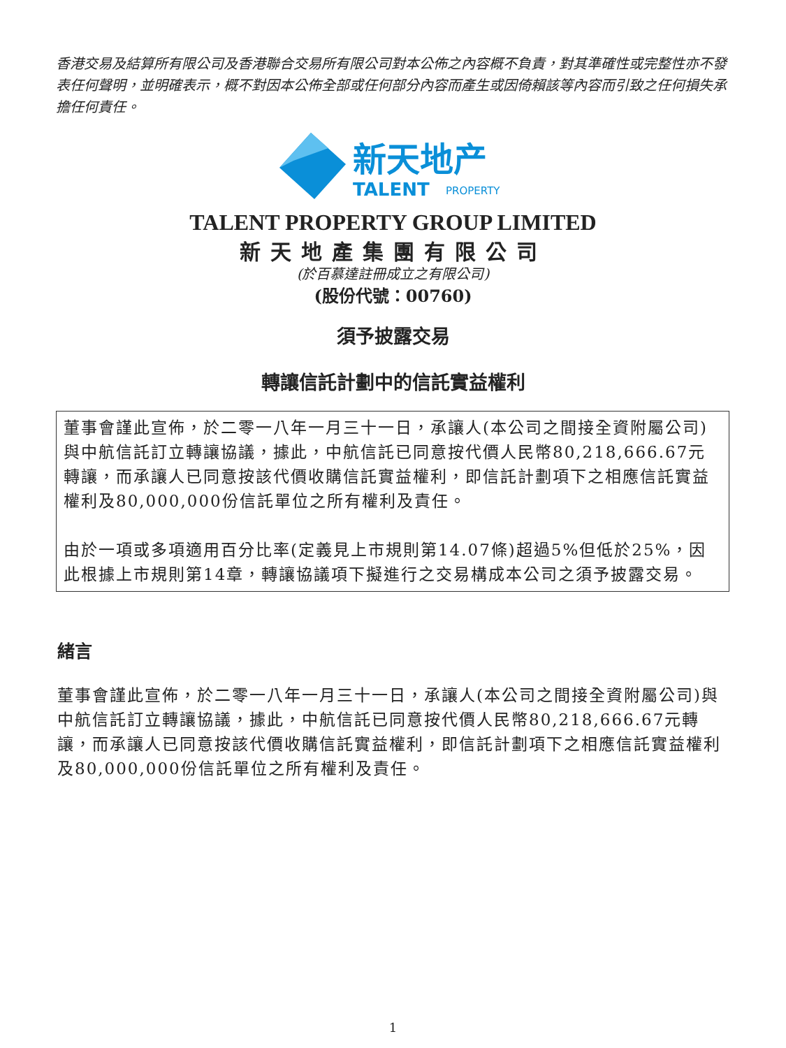香港交易及結算所有限公司及香港聯合交易所有限公司對本公佈之內容概不負責，對其準確性或完整性亦不發表任何聲明，並明確表示，概不對因本公佈全部或任何部分內容而產生或因倚賴該等內容而引致之任何損失承擔任何責任。
新天地产
TALENT
PROPERTY
TALENT PROPERTY GROUP LIMITED
新天地產集團有限公司
(於百慕達註冊成立之有限公司)
(股份代號：00760)
須予披露交易
轉讓信託計劃中的信託實益權利
董事會謹此宣佈，於二零一八年一月三十一日，承讓人(本公司之間接全資附屬公司)與中航信託訂立轉讓協議，據此，中航信託已同意按代價人民幣80,218,666.67元轉讓，而承讓人已同意按該代價收購信託實益權利，即信託計劃項下之相應信託實益權利及80,000,000份信託單位之所有權利及責任。
由於一項或多項適用百分比率(定義見上市規則第14.07條)超過5%但低於25%，因此根據上市規則第14章，轉讓協議項下擬進行之交易構成本公司之須予披露交易。
緒言
董事會謹此宣佈，於二零一八年一月三十一日，承讓人(本公司之間接全資附屬公司)與中航信託訂立轉讓協議，據此，中航信託已同意按代價人民幣80,218,666.67元轉讓，而承讓人已同意按該代價收購信託實益權利，即信託計劃項下之相應信託實益權利及80,000,000份信託單位之所有權利及責任。
1